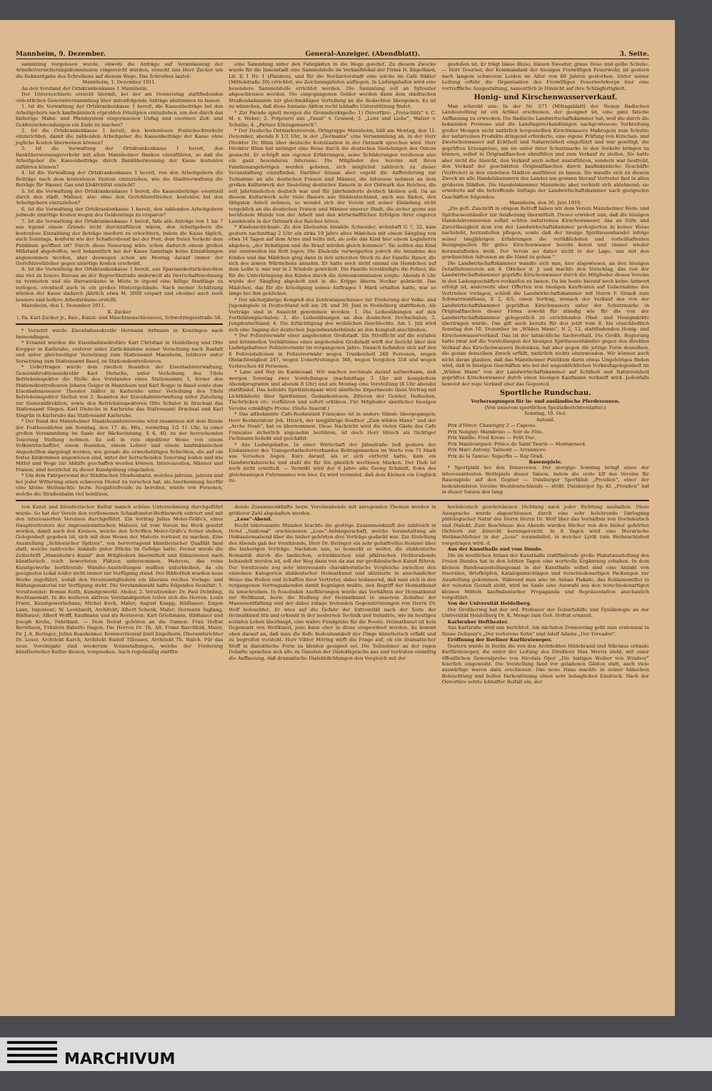Mannheim, 9. Dezember. General-Anzeiger. (Abendblatt). 3. Seite.
sammlung vorgelesen wurde, obwohl die Anträge auf Veranlassung der Arbeiterversicherungskommission eingereicht wurden, ersucht uns Herr Zucker um die Bekanntgabe des Schreibens auf diesem Wege. Das Schreiben lautet:
Mannheim, 1. Dezember 1911.
An den Vorstand der Ortskrankenkasse 1 Mannheim.
Der Unterzeichnete ersucht hiermit, bei der am Donnerstag stattfindenden ordentlichen Generalversammlung über untenfolgende Anträge abstimmen zu lassen.
1. Ist die Verwaltung der Ortskrankenkasse 1 bereit, die Kassenbeiträge bei den Arbeitgebern nach kaufmännisch erprobten Prinzipien einzuziehen, um den durch das bisherige Mahn- und Pfandsystem eingerissenen Unfug und enormen Zeit- und Geldverschwendungen ein Ende zu machen?
2. Ist die Ortskrankenkasse 1 bereit, den kostenlosen Postscheckverkehr einzurichten, damit die zahlenden Arbeitgeber die Kassenbeiträge der Kasse ohne jegliche Kosten überweisen können?
3. Ist die Verwaltung der Ortskrankenkasse 1 bereit, den Banküberweisungsverkehr mit allen Mannheimer Banken einzuführen, so daß die Arbeitgeber die Kassenbeiträge durch Banküberweisung der Kasse kostenlos zuführen können?
4. Ist die Verwaltung der Ortskrankenkasse 1 bereit, von den Arbeitgebern die Beiträge nach dem kostenlosen System einzuziehen, wie die Stadtverwaltung die Beträge für Wasser, Gas und Elektrizität einzieht?
5. Ist die Verwaltung der Ortskrankenkasse 1 bereit, die Kassenbeiträge eventuell durch den städt. Mahner, also ohne den Gerichtsvollzieher, kostenlos bei den Arbeitgebern einzuziehen?
6. Ist die Verwaltung der Ortskrankenkasse 1 bereit, den zahlenden Arbeitgebern jedwede unnötige Kosten wegen des Geldeinzugs zu ersparen?
7. Ist die Verwaltung der Ortskrankenkasse 1 bereit, falls alle Anträge von 1 bis 7 aus irgend einem Grunde nicht durchzuführen wären, den Arbeitgebern die kostenlose Einzahlung der Beträge insofern zu erleichtern, indem die Kasse täglich, auch Sonntags, konform wie der Schalterdienst bei der Post, dem freien Verkehr dem Publikum geöffnet ist? Durch diese Neuerung wäre schon dadurch einem großen Mißstand abgeholfen, weil bekanntlich bei der Kasse Samstags keine Einzahlungen angenommen werden, aber deswegen schon am Montag darauf immer der Gerichtsvollzieher gegen unnötige Kosten erscheint.
8. Ist die Verwaltung der Ortskrankenkasse 1 bereit, aus Sparsamkeitsrücksichten das viel zu teuere Bureau an der Ruprechtstraße anderweit als Herrschaftswohnung zu vermieten und die Bureauräume in Miete in irgend eine billige Stadtlage zu verlegen, eventuell auch in ein großes Hinterzgebäude. Nach meiner Schätzung würden der Kasse dadurch jährlich etwa M. 2000 erspart und ebenbei auch noch bessere und hellere Arbeitsräume erstellt.
Mannheim, den 1. Dezember 1911.
K. Zucker
i. Fa. Karl Zucker jr., Bau-, Kunst- und Maschinenschlosserei, Schwetzingerstraße 58.
* Versetzt wurde Eisenbahnsekretär Hermann Axtmann in Kenzingen nach Immendingen.
* Ernannt wurden die Eisenbahnsekretäre Karl Christian in Heidelberg und Otto Krepper in Karlsruhe, ersterer unter Zurücknahme seiner Versetzung nach Rastatt und unter gleichzeitiger Versetzung zum Stationsamt Mannheim, letzterer unter Versetzung zum Stationsamt Basel, zu Stationskontrolleuren.
* Uebertragen wurde dem zweiten Beamten der Eisenbahnverwaltung, Generaldirektionssekretär Karl Dietsche, unter Verleihung des Titels Betriebsinspektor die Stelle des Vorstandes eines Stationsamts 1, ferner den Stationskontrolleuren Johann Geiger in Mannheim und Karl Rogge in Basel sowie dem Eisenbahnassessor Theodor Häfler in Karlsruhe unter Verleihung des Titels Betriebsinspektor Stellen von 2. Beamten der Eisenbahnverwaltung unter Zuteilung zur Generaldirektion, sowie den Betriebsinspektoren Otto Schuler in Bruchsal das Stationsamt Singen, Karl Dietsche in Karlsruhe das Stationsamt Bruchsal und Karl Singrün in Karlsruhe das Stationsamt Karlsruhe.
* Der Bund der Mannheimer Staatsbeamtenvereine wird zusammen mit dem Bunde der Festbesoldeten am Sonntag, den 17. ds. Mts., vormittag 1/2 11 Uhr, in einer großen Versammlung im Saale der Bäckerinnung, S 6, 40, zu der herrschenden Teuerung Stellung nehmen. Es soll in rein objektiver Weise von einem Volkswirtschaftler, einem Beamten, einem Lehrer und einem kaufmännischen Angestellten dargelegt werden, wie gerade die erwerbstätigen Schichten, die auf ein festes Einkommen angewiesen sind, unter der herrschenden Teuerung leiden und wie Mittel und Wege zur Abhilfe geschaffen werden können. Interessenten, Männer und Frauen, sind herzlichst zu dieser Kundgebung eingeladen.
* Um dem Fahrpersonal der Städtischen Straßenbahn, welches jahraus, jahrein und bei jeder Witterung einen schweren Dienst zu versehen hat, als Anerkennung hierfür eine kleine Weihnachts- bezw. Neujahrsfreude zu bereiten, wurde von Personen, welche die Straßenbahn viel benützen,
eine Sammlung unter den Fahrgästen in die Wege geleitet. Zu diesem Zwecke wurde für die Innenstadt eine Sammelstelle im Verkaufslokal der Firma H. Engelhard, Lit. E 1 Nr. 1 (Planken), und für die Neckarvorstadt eine solche im Café Bäßler (Mittelstraße 20) errichtet, wo Zeichnungslisten aufliegen. In Ludwigshafen wird eine besondere Sammelstelle errichtet werden. Die Sammlung soll an Sylvester abgeschlossen werden. Die eingegangenen Gelder werden dann dem städtischen Straßenbahnamte zur gleichmäßigen Verteilung an die Bedachten übergeben. Es ist zu wünschen, daß diese humane Aktion recht lebhafte Unterstützung findet.
* Zur Parade spielt morgen die Grenadierkapelle: 1) Ouvertüre: „Freischütz“ v. C. M. v. Weber; 2. Potpourri aus „Faust“ v. Gounod; 3. „Lenz und Liebe“, Walzer v. Schulze; 4. „Pariser Einzugsmarsch“.
* Der Deutsche Ostmarkenverein, Ortsgruppe Mannheim, hält am Montag, den 11. Dezember, abends 8 1/2 Uhr, in der „Germania“ eine Versammlung ab, in der Herr Direktor Dr. Blum über deutsche Kolonisation in der Ostmark sprechen wird. Herr Direktor Blum hat unlängst eine Reise durch die deutschen Siedelungen des Ostens gemacht. Er schöpft aus eigenen Erfahrungen, seine Schilderungen verdienen also ein ganz besonderes Interesse. Die Mitglieder des Vereins mit ihren Familienangehörigen werden gebeten, sich möglichst zahlreich zu dieser Veranstaltung einzufinden. Darüber hinaus aber ergeht die Aufforderung zur Teilnahme an alle deutschen Frauen und Männer, die Interesse nehmen an dem großen Kulturwerk der Siedelung deutscher Bauern in der Ostmark des Reiches, die seit Jahrhunderten deutsch war und für Jahrhunderte deutsch bleiben soll. Da an diesem Kulturwerk sehr viele Bauern aus Süddeutschland, auch aus Baden, den tätigsten Anteil nehmen, so wendet sich der Verein mit seiner Einladung nicht vergeblich an die deutschen Frauen und Männer unserer Stadt, die sicher gerne aus berufenem Munde von der Arbeit und den wirtschaftlichen Erfolgen ihrer engeren Landsleute in der Ostmark des Reiches hören.
* Kindesschicksale. Zu den Eheleuten Invalide Schneider, wohnhaft G 7, 32, kam gestern nachmittag 2 Uhr ein zirka 19 Jahre altes Mädchen mit einem Säugling von etwa 14 Tagen auf dem Arme und teilte mit, sie solle das Kind hier einem Logisherrn abgeben, „der Bräutigam und die Braut würden gleich kommen“. Sie sollten das Kind nur einstweilen ins Bett legen. Die Eheleute verweigerten jedoch die Annahme des Kindes und das Mädchen ging dann in den untersten Stock zu der Familie Bauer, die sich des armen Würmchens annahm. Er hatte noch nicht einmal ein Hemdchen auf dem Leibe u. war nur in 2 Windeln gewickelt. Die Familie verständigte die Polizei, die für die Unterbringung des Kindes durch die Armenkommission sorgte. Abends 6 Uhr wurde der Säugling abgeholt und in die Krippe überm Neckar gebracht. Das Mädchen, das für die Erledigung seines Auftrages 1 Mark erhalten hatte, war so lange bei ihm geblieben.
* Der nächstjährige Kongreß des Zentralausschusses zur Förderung der Volks- und Jugendspiele in Deutschland soll am 29. und 30. Juni in Heidelberg stattfinden. Als Vorträge sind in Aussicht genommen worden: 1. Die Leibesübungen auf den Fortbildungsschulen; 2. die Leibesübungen an den deutschen Hochschulen; 3. Jungdeutschland; 4. Die Ertüchtigung des weiblichen Geschlechts. Am 1. Juli wird sich eine Tagung der deutschen Jugendwanderbünde an den Kongreß anschließen.
* Der Polizeiverwahr einer angehenden Großstadt. Ein Streiflicht auf die sozialen und kriminellen Verhältnisse einer angehenden Großstadt wirft der Bericht über den Ludwigshafener Polizeiverwahr im vergangenen Jahre. Danach befanden sich auf den 8 Polizeistationen in Polizeiverwahr wegen Trunkenheit 269 Personen, wegen Obdachlosigkeit 247, wegen Uebertretungen 366, wegen Vergehen 358 und wegen Verbrechen 48 Personen.
* Lane und Rey im Kasinosaal. Wir machen nochmals darauf aufmerksam, daß morgen Sonntag zwei Vorstellungen (nachmittags 3 Uhr mit komplettem Abendprogramm und abends 8 Uhr) und am Montag eine Vorstellung (8 Uhr abends) stattfindet. Das beliebte Spiritistenpaar wird sämtliche Experimente (kein Vortrag mit Lichtbildern) über Spiritismus, Gedankenlesen, Zitieren der Geister, Hellsehen, Tischrücken etc. vorführen und sofort erklären. Für Mitglieder sämtlicher hiesigen Vereine ermäßigte Preise. (Siehe Inserat.)
* Das altbekannte Café-Restaurant Française ist in andere Hände übergegangen; Herr Restaurateur Joh. Hirsch, der langjährige Besitzer „Zum wilden Mann“ und der „Arche Noah“, hat es übernommen. Diese Nachricht wird die vielen Gäste des Café Française sicherlich angenehm berühren, ist doch Herr Hirsch als tüchtiger Fachmann beliebt und geschätzt.
* Aus Ludwigshafen. In einer Wirtschaft der Jahnstraße ließ gestern der Einkassierer des Transportarbeiterverbandes Beitragsmarken im Werte von 71 Mark aus Versehen liegen. Kurz darauf, als er sich entfernt hatte, kam ein Handwerksbursche und stahl die für ihn gänzlich wertlosen Marken. Der Dieb ist noch nicht ermittelt. — Vermißt wird der 6 Jahre alte Georg Schmidt, Sohn des gleichnamigen Fuhrmannes von hier. Es wird vermutet, daß dem Kleinen ein Unglück zu-
gestoßen ist. Er trägt blaue Bluse, blauen Sweater, graue Hose und gelbe Schuhe. — Herr Doerner, der Kommandant der hiesigen Freiwilligen Feuerwehr, ist gestern nach langem schwerem Leiden im Alter von 60 Jahren gestorben. Unter seiner Leitung erfuhr die Organisation des Freiwilligen Feuerwehrkorps hier eine vortreffliche Ausgestaltung, namentlich in Hinsicht auf ihre Schlagfertigkeit.
Honig- und Kirschenwasserverkauf.
Man schreibt uns: In der Nr. 571 (Mittagsblatt) der Neuen Badischen Landeszeitung ist ein Artikel erschienen, der geeignet ist, eine ganz falsche Auffassung zu erwecken. Die Badische Landwirtschaftskammer hat, weil die durch die bekannten Prozesse und die Landtagsverhandlungen nachgewiesene Verbreitung großer Mengen nicht natürlich hergestellten Kirschwassers Maßregeln zum Schutze der naturreinen Produkte dringend erforderte, eine eigene Prüfung von Kirschen- und Zwetschenwasser auf Echtheit und Naturreinheit eingeführt und war genötigt, die geprüften Erzeugnisse, um sie unter ihrer Schutzmarke in den Verkehr bringen zu können, selbst in Originalflaschen abzufüllen und zum Verkauf zu stellen. Sie hatte aber nicht die Absicht, den Verkauf auch selbst auszuführen, sondern war bestrebt, den Verkauf der geschätzten Originalflaschen durch kaufmännische Geschäfte (Vertreter) in den einzelnen Städten ausführen zu lassen. Sie wandte sich zu diesem Zweck an alle Handelskammern des Landes um gewann hierauf Vertreter fast in allen größeren Städten. Die Handelskammer Mannheim aber verhielt sich ablehnend; sie erwiderte auf die betreffende Anfrage der Landwirtschaftskammer nach geeigneten Geschäften folgendes:
Mannheim, den 30. Juni 1910.
„Die gefl. Zuschrift in obigem Betreff haben wir dem Verein Mannheimer Wein- und Spirituosenhändler zur Aeußerung übermittelt. Dieser erwidert nun, daß die hiesigen Handelsbrennereien selbst echtes naturreines Kirschenwasser, das an Güte und Zuverlässigkeit dem von der Landwirtschaftskammer protegierten in keiner Weise nachsteht, herzustellen pflegen, sowie daß der hiesige Spirituosenhandel infolge seiner langjährigen Erfahrungen die verläßlichsten und vorteilhaftesten Bezugsquellen für gutes Kirschenwasser bereits kennt und immer wieder herauszufinden weiß. Der Verein sei daher nicht in der Lage, uns mit den gewünschten Adressen an die Hand zu gehen.“
Die Landwirtschaftskammer wandte sich nun, hier abgewiesen, an den hiesigen Detaillistenverein am 4. Oktober d. J. und machte den Vorschlag, das von der Landwirtschaftskammer geprüfte Kirschenwasser durch die Mitglieder dieses Vereins in den Ladengeschäften verkaufen zu lassen. Da bis heute hierauf noch keine Antwort erfolgt ist, anderseits aber Offerten von hiesigen Kaufleuten auf Uebernahme des Vertriebes vorlagen, schloß die Landwirtschaftskammer mit Herrn F. Siraeß zum Schwarzwaldhaus, E 2, 4/5, einen Vertrag, wonach der Verkauf des von der Landwirtschaftskammer geprüften Kirschwassers unter der Schutzmarke in Originalflaschen dieser Firma sowohl für ständig wie für die von der Landwirtschaftskammer gelegentlich zu errichtenden Obst- und Honigmärkte übertragen wurde. Das gilt auch bereits für den jetzt vom 8. bis einschließlich Sonntag den 10. Dezember im „Wilden Mann“, N 2, 13, stattfindenden Honig- und Kirschenwasserverkauf. Das ist der tatsächliche Sachverhalt. Die Großh. Regierung hatte zwar auf die Vorstellungen der hiesigen Spirituosenhändler gegen den direkten Verkauf des Kirschenwassers Bedenken, hat aber gegen die jetzige Form desselben, die genau denselben Zweck erfüllt, natürlich nichts einzuwenden. Wir können auch nicht daran glauben, daß das Mannheimer Publikum darin etwas Ungehöriges finden wird, daß in hiesigen Geschäften wie bei der augenblicklichen Verkaufsgelegenheit im „Wilden Mann“ von der Landwirtschaftskammer auf Echtheit und Naturreinheit geprüftes Kirschenwasser durch einen hiesigen Kaufmann verkauft wird. Jedenfalls beweist der rege Verkauf eher das Gegenteil.
Sportliche Rundschau.
Vorhersagungen für in- und ausländische Pferderennen.
(Von unserem sportlichen Spezialberichterstatter.)
Sonntag, 10. Dez.
Auteuil.
Prix d'Hiver: Chauvigny 2 — Capone.
Prix Nenguy: Mambrino — Soir de Fête.
Prix Vanille: Fred Krene — Petit Duc.
Prix Maubourguet: Prince de Saint Taurin — Montaynard.
Prix Marc Antony: Talmont — Arranmore.
Prix de la Tamise: Superfin — Ray Graß.
Rasenspiele.
* Sportplatz bei den Brauereien. Der morgige Sonntag bringt eines der interessantesten Wettspiele dieser Saison, indem die erste Elf des Vereins für Rasenspiele auf den Gegner — Duisburger Sportklub „Preußen“, einer der bedeutendsten Vereine Westdeutschlands — stößt. Duisburger Sp.-Kl. „Preußen“ hat in dieser Saison den lang-
von Kunst und künstlerischer Kultur manch schöne Unternehmung durchgeführt wurde. So hat der Verein den verflossenen Schaufenster-Wettbewerb entriert und mit den interessierten Vereinen durchgeführt. Ein Vortrag Julius Meier-Gräfe's, eines Hauptvertreters der impressionistischen Malerei, ist vom Verein ins Werk gesetzt worden, damit auch den Kreisen, welche den Schriften Meier-Gräfe's ferner stehen, Gelegenheit gegeben ist, sich mit dem Wesen der Materie vertraut zu machen. Eine Ausstellung „Schlesischer Spitzen“, von hervorragend künstlerischer Qualität fand statt, welche zahlreiche Ankäufe guter Stücke im Gefolge hatte. Ferner wurde die Zeitschrift „Mannheim's Kunst“ den Mitgliedern übermittelt und Exkursionen nach künstlerisch reich bewerteten Plätzen unternommen. Mehrere, das reine Kunstgewerbe berührende Wander-Ausstellungen mußten unterbleiben, da ein geeignetes Lokal leider nicht immer zur Verfügung stand. Der Bibliothek wurden neue Werke zugeführt, sodaß den Vereinsmitgliedern ein überaus reiches Vorlage- und Bildungsmaterial zur Verfügung steht. Die Vorstandswahl hatte folgendes Resultat: 1. Vorsitzender: Roman Reith, Kunstgewerbl. Atelier. 2. Vorsitzender: Dr. Paul Deimling, Rechtsanwalt. In die weiteren aktiven Vorstandsposten teilen sich die Herren: Louis Franz, Kunstgewerbehaus; Michel Koch, Maler; August Knapp, Bildhauer; Eugen Laun, Ingenieur; W. Leonhardt, Architekt; Albert Schenk, Maler; Hermann Taglang, Bildhauer; Albert Wolff, Kaufmann und als Revisoren: Karl Grießmann, Bildhauer und Joseph Krebs, Fabrikant. — Dem Beirat gehören an die Damen: Frau Hofrat Bernthsen, Fräulein Babette Hagen. Die Herren Dr. Th. Alt, Franz Barchfeld, Maler, Dr. J. A. Beringer, Julius Beasheimer, Kommerzienrat Emil Engelhorn, Oberamtsrichter Dr. Leser, Architekt Karch, Architekt Rudolf Tillessen, Architekt Th. Walch. Für das neue Vereinsjahr sind wiederum Veranstaltungen, welche der Förderung künstlerischer Kultur dienen, vorgesehen. Auch regelmäßig stattfin-
dende Zusammenkünfte bezw. Vereinsabende mit anregenden Themen werden in größerer Zahl abgehalten werden.
„Lese“-Abend.
Recht interessante Stunden brachte die gestrige Zusammenkunft der zahlreich in Hotel „National“ erschienenen „Lese“-Anhängerschaft, welche Veranstaltung als Diskussionsabend über die bisher gehörten drei Vorträge gedacht war. Zur Einleitung des Abends gab der Vorsitzende, Herr Dr. Beringer ein sehr gehaltvolles Resumé über die bisherigen Vorträge. Nachdem nun, so bemerkt er weiter, die süddeutsche Romantik durch die badischen, schwäbischen und pfälzischen Dichterabende behandelt worden ist, soll der Weg dann von da aus zur großdeutschen Kunst führen. Der Vorsitzende zog sehr interessante charakteristische Vergleiche zwischen den einzelnen Kategorien süddeutscher Heimatkunst und skizzierte in anschaulicher Weise das Wollen und Schaffen ihrer Vertreter, dabei bedauernd, daß man sich in den vergangenen Vortragsabenden damit begnügen mußte, den Begriff der Heimatkunst zu umschreiben. In fesselnden Ausführungen wurde das Verhältnis der Heimatkunst zur Weltkunst, bezw. die Stellung der Heimatkunst in unserem Zeitalter der Massenentfaltung und der dabei zutage tretenden Gegenströmungen von Herrn Dr. Wolf beleuchtet. Er wies auf die Gefahr der Extremität nach der Seite der Heimatkunst hin und erkennt in der modernen Technik und Industrie, wie im heutigen sozialen Leben überhaupt, eine wahre Fundgrube für die Poesie. Heimatkunst ist kein Gegensatz von Weltkunst, jene kann eher in diese eingeordnet werden. Es kommt eben darauf an, daß man die tiefe Bedeutsamkeit der Dinge künstlerisch erfaßt und zu begreifen versteht. Herr Viktor Möring wirft die Frage auf, ob ein dramatischer Stoff in dialektische Form zu kleiden geeignet sei. Die Teilnehmer an der regen Debatte sprachen sich alle zu Gunsten der Dialektsprache aus und vertraten einmütig die Auffassung, daß dramatische Dialektdichtungen den Vergleich mit der
hochdeutsch geschriebenen Dichtung nach jeder Richtung aushalten. Diese Aussprache wurde abgeschlossen durch eine sehr belehrende Darlegung philologischer Natur des Herrn Herrn Dr. Wolf über das Verhältnis von Hochdeutsch und Dialekt. Zum Beschlusse des Abends wurden Bücher von den bisher gehörten Dichtern zur Einsicht herumgereicht. In 8 Tagen wird eine literarische Weihnachtsfeier in der „Lese“ veranstaltet, in welcher Lyrik zum Weihnachtsfest vorgetragen wird. d.
Aus der Kunsthalle und vom Bunde.
Die im westlichen Anbau der Kunsthalle stattfindende große Plakatausstellung des Freien Bundes hat in den letzten Tagen eine wertvolle Ergänzung erhalten. In dem kleinen Bundesausstellungssaal in der Kunsthalle selbst sind eine Anzahl von Inseraten, Briefköpfen, Katalogumschlägen und verschiedenartigen Packungen zur Ausstellung gekommen. Während man also im Anbau Plakate, das Reklamemittel in der reinsten Gestalt sieht, wird im Saale eine Auswahl aus den verschiedenartigen kleinen Mitteln kaufmännischer Propaganda und Repräsentation anschaulich vorgeführt.
Von der Universität Heidelberg.
Der Großherzog hat der ord. Professor der Geburtshilfe und Gynäkologie an der Universität Heidelberg Dr. K. Menge zum Geh. Hofrat ernannt.
Karlsruher Hoftheater.
Aus Karlsruhe wird uns berichtet: Am nächsten Donnerstag geht zum erstenmal in Szene Debussy's „Der verlorene Sohn“ und Adolf Adams „Der Toreador“.
Eröffnung der Berliner Kurfürstenoper.
Gestern wurde in Berlin die von den Architekten Hildebrand und Nikolaus erbaute Kurfürstenoper, die unter der Leitung des Direktors Max Morris steht, mit einer öffentlichen Generalprobe von Nicolais Oper „Die lustigen Weiber von Windsor“ feierlich eingeweiht. Die Vorstellung fand vor geladenen Gästen statt, auch viele auswärtige waren dazu erschienen. Das neue Haus machte in seiner hübschen Beleuchtung und hellen Farbentönung einen sehr behaglichen Eindruck. Nach der Ouvertüre setzte lebhafter Beifall ein, der
MARCHIVUM